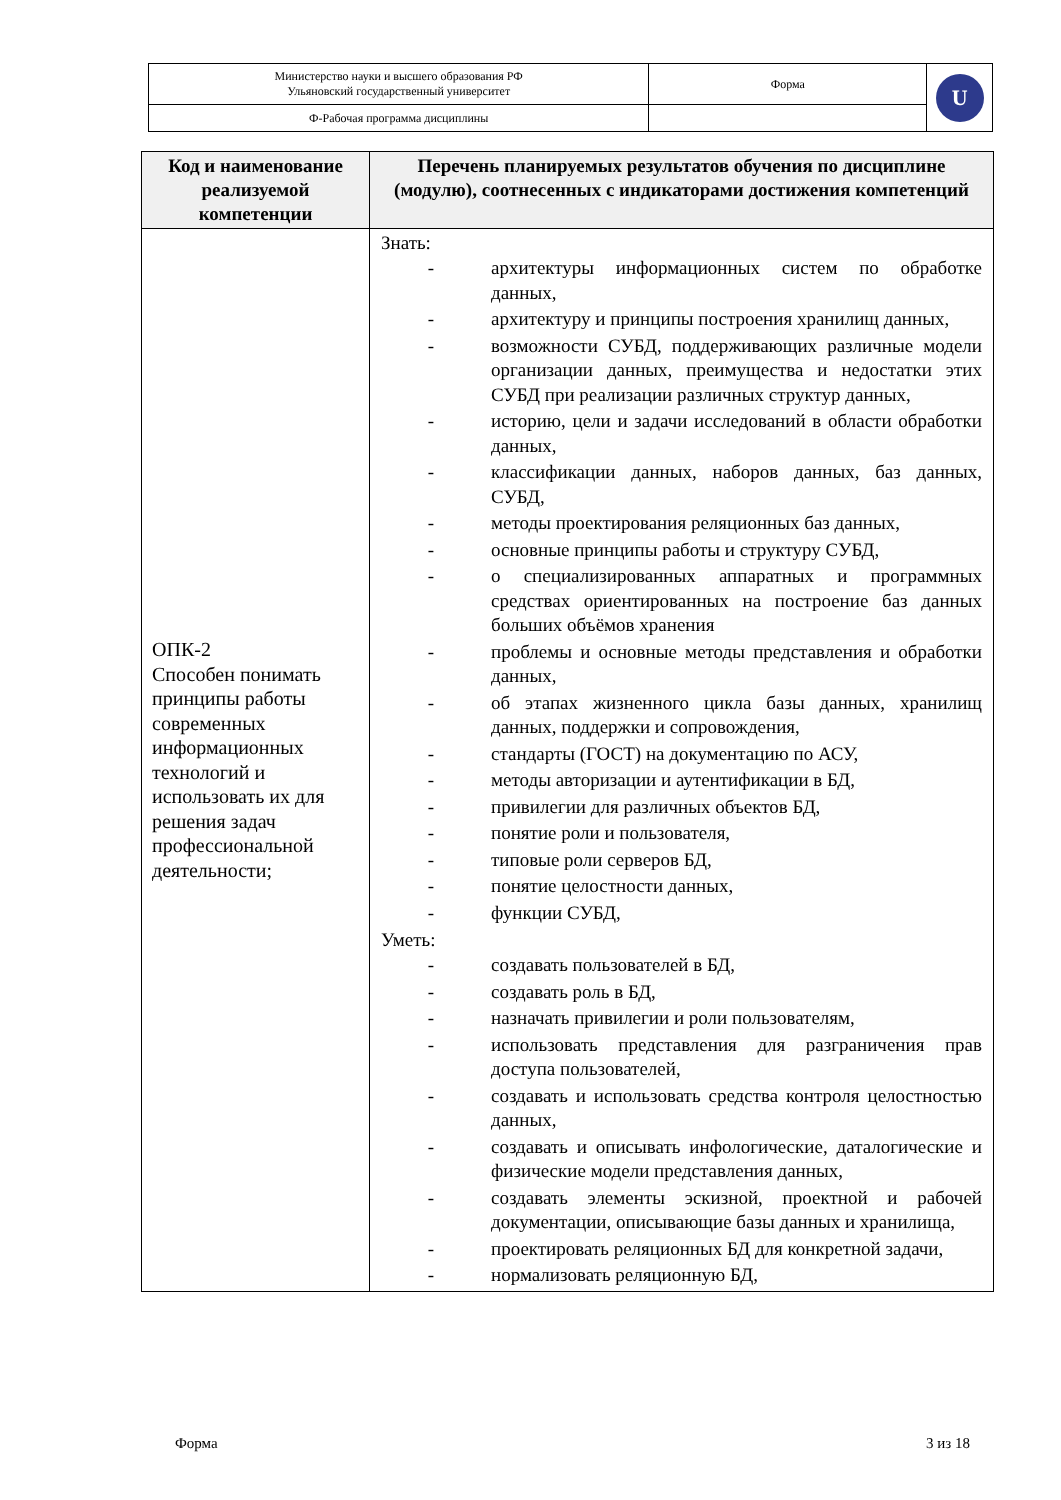| Министерство науки и высшего образования РФ Ульяновский государственный университет | Форма | U |
| Ф-Рабочая программа дисциплины | | |
| Код и наименование реализуемой компетенции | Перечень планируемых результатов обучения по дисциплине (модулю), соотнесенных с индикаторами достижения компетенций |
| --- | --- |
| ОПК-2 Способен понимать принципы работы современных информационных технологий и использовать их для решения задач профессиональной деятельности; | Знать: - архитектуры информационных систем по обработке данных, - архитектуру и принципы построения хранилищ данных, - возможности СУБД, поддерживающих различные модели организации данных, преимущества и недостатки этих СУБД при реализации различных структур данных, - историю, цели и задачи исследований в области обработки данных, - классификации данных, наборов данных, баз данных, СУБД, - методы проектирования реляционных баз данных, - основные принципы работы и структуру СУБД, - о специализированных аппаратных и программных средствах ориентированных на построение баз данных больших объёмов хранения - проблемы и основные методы представления и обработки данных, - об этапах жизненного цикла базы данных, хранилищ данных, поддержки и сопровождения, - стандарты (ГОСТ) на документацию по АСУ, - методы авторизации и аутентификации в БД, - привилегии для различных объектов БД, - понятие роли и пользователя, - типовые роли серверов БД, - понятие целостности данных, - функции СУБД, Уметь: - создавать пользователей в БД, - создавать роль в БД, - назначать привилегии и роли пользователям, - использовать представления для разграничения прав доступа пользователей, - создавать и использовать средства контроля целостностью данных, - создавать и описывать инфологические, даталогические и физические модели представления данных, - создавать элементы эскизной, проектной и рабочей документации, описывающие базы данных и хранилища, - проектировать реляционных БД для конкретной задачи, - нормализовать реляционную БД, |
Форма 3 из 18